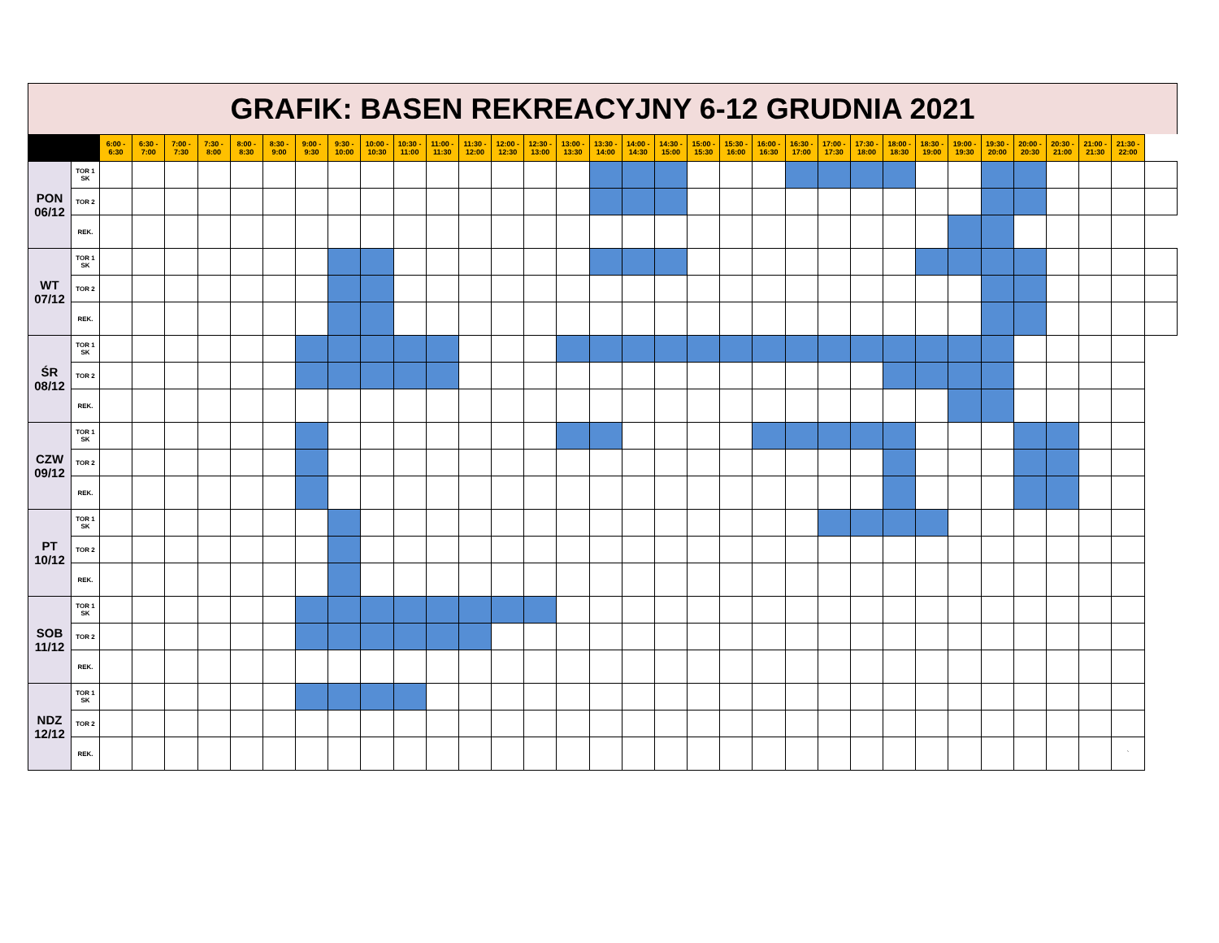GRAFIK: BASEN REKREACYJNY 6-12 GRUDNIA 2021
| | | 6:00 - 6:30 | 6:30 - 7:00 | 7:00 - 7:30 | 7:30 - 8:00 | 8:00 - 8:30 | 8:30 - 9:00 | 9:00 - 9:30 | 9:30 - 10:00 | 10:00 - 10:30 | 10:30 - 11:00 | 11:00 - 11:30 | 11:30 - 12:00 | 12:00 - 12:30 | 12:30 - 13:00 | 13:00 - 13:30 | 13:30 - 14:00 | 14:00 - 14:30 | 14:30 - 15:00 | 15:00 - 15:30 | 15:30 - 16:00 | 16:00 - 16:30 | 16:30 - 17:00 | 17:00 - 17:30 | 17:30 - 18:00 | 18:00 - 18:30 | 18:30 - 19:00 | 19:00 - 19:30 | 19:30 - 20:00 | 20:00 - 20:30 | 20:30 - 21:00 | 21:00 - 21:30 | 21:30 - 22:00 | |
| --- | --- | --- | --- | --- | --- | --- | --- | --- | --- | --- | --- | --- | --- | --- | --- | --- | --- | --- | --- | --- | --- | --- | --- | --- | --- | --- | --- | --- | --- | --- | --- | --- | --- | --- |
| PON 06/12 | TOR 1 SK | | | | | | | | | | | | | | | | | | | | | | | | | | | | | | | | | |
| | TOR 2 | | | | | | | | | | | | | | | | | | | | | | | | | | | | | | | | | |
| | REK. | | | | | | | | | | | | | | | | | | | | | | | | | | | | | | | | | |
| WT 07/12 | TOR 1 SK | | | | | | | | | | | | | | | | | | | | | | | | | | | | | | | | | |
| | TOR 2 | | | | | | | | | | | | | | | | | | | | | | | | | | | | | | | | | |
| | REK. | | | | | | | | | | | | | | | | | | | | | | | | | | | | | | | | | |
| ŚR 08/12 | TOR 1 SK | | | | | | | | | | | | | | | | | | | | | | | | | | | | | | | | | |
| | TOR 2 | | | | | | | | | | | | | | | | | | | | | | | | | | | | | | | | | |
| | REK. | | | | | | | | | | | | | | | | | | | | | | | | | | | | | | | | | |
| CZW 09/12 | TOR 1 SK | | | | | | | | | | | | | | | | | | | | | | | | | | | | | | | | | |
| | TOR 2 | | | | | | | | | | | | | | | | | | | | | | | | | | | | | | | | | |
| | REK. | | | | | | | | | | | | | | | | | | | | | | | | | | | | | | | | | |
| PT 10/12 | TOR 1 SK | | | | | | | | | | | | | | | | | | | | | | | | | | | | | | | | | |
| | TOR 2 | | | | | | | | | | | | | | | | | | | | | | | | | | | | | | | | | |
| | REK. | | | | | | | | | | | | | | | | | | | | | | | | | | | | | | | | | |
| SOB 11/12 | TOR 1 SK | | | | | | | | | | | | | | | | | | | | | | | | | | | | | | | | | |
| | TOR 2 | | | | | | | | | | | | | | | | | | | | | | | | | | | | | | | | | |
| | REK. | | | | | | | | | | | | | | | | | | | | | | | | | | | | | | | | | |
| NDZ 12/12 | TOR 1 SK | | | | | | | | | | | | | | | | | | | | | | | | | | | | | | | | | |
| | TOR 2 | | | | | | | | | | | | | | | | | | | | | | | | | | | | | | | | | |
| | REK. | | | | | | | | | | | | | | | | | | | | | | | | | | | | | | | | ` | |